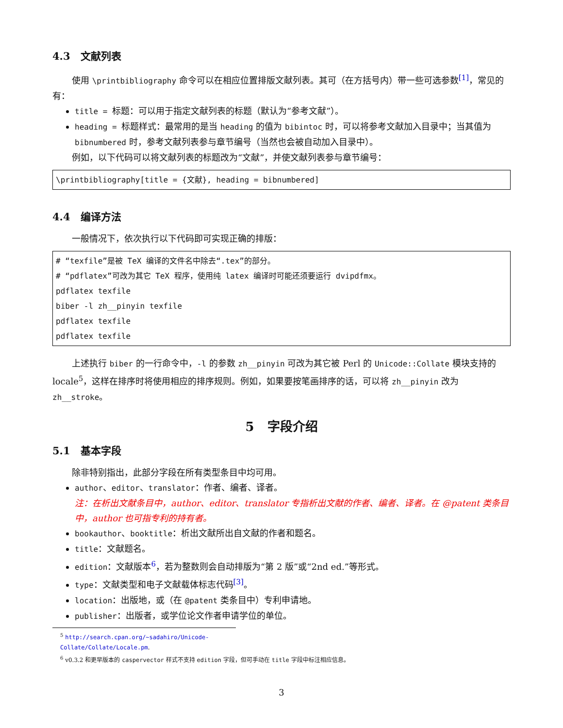4.3 文献列表
使用 \printbibliography 命令可以在相应位置排版文献列表。其可（在方括号内）带一些可选参数<sup>[1]</sup>，常见的有：
title = 标题：可以用于指定文献列表的标题（默认为“参考文献”）。
heading = 标题样式：最常用的是当 heading 的值为 bibintoc 时，可以将参考文献加入目录中；当其值为 bibnumbered 时，参考文献列表参与章节编号（当然也会被自动加入目录中）。
例如，以下代码可以将文献列表的标题改为“文献”，并使文献列表参与章节编号：
\printbibliography[title = {文献}, heading = bibnumbered]
4.4 编译方法
一般情况下，依次执行以下代码即可实现正确的排版：
# “texfile”是被 TeX 编译的文件名中除去“.tex”的部分。
# “pdflatex”可改为其它 TeX 程序，使用纯 latex 编译时可能还须要运行 dvipdfmx。
pdflatex texfile
biber -l zh__pinyin texfile
pdflatex texfile
pdflatex texfile
上述执行 biber 的一行命令中，-l 的参数 zh__pinyin 可改为其它被 Perl 的 Unicode::Collate 模块支持的 locale<sup>5</sup>，这样在排序时将使用相应的排序规则。例如，如果要按笔画排序的话，可以将 zh__pinyin 改为 zh__stroke。
5 字段介绍
5.1 基本字段
除非特别指出，此部分字段在所有类型条目中均可用。
author、editor、translator：作者、编者、译者。
注：在析出文献条目中，author、editor、translator 专指析出文献的作者、编者、译者。在 @patent 类条目中，author 也可指专利的持有者。
bookauthor、booktitle：析出文献所出自文献的作者和题名。
title：文献题名。
edition：文献版本<sup>6</sup>，若为整数则会自动排版为“第 2 版”或“2nd ed.”等形式。
type：文献类型和电子文献载体标志代码<sup>[3]</sup>。
location：出版地，或（在 @patent 类条目中）专利申请地。
publisher：出版者，或学位论文作者申请学位的单位。
<sup>5</sup> http://search.cpan.org/~sadahiro/Unicode-Collate/Collate/Locale.pm.
<sup>6</sup> v0.3.2 和更早版本的 caspervector 样式不支持 edition 字段，但可手动在 title 字段中标注相应信息。
3